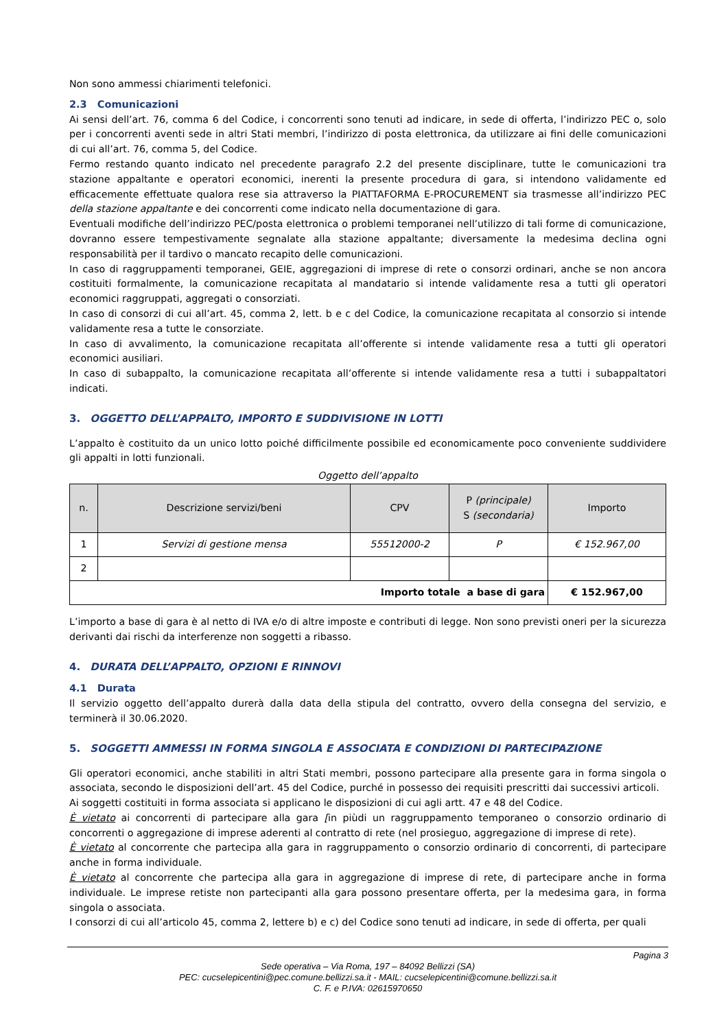Non sono ammessi chiarimenti telefonici.
2.3 Comunicazioni
Ai sensi dell’art. 76, comma 6 del Codice, i concorrenti sono tenuti ad indicare, in sede di offerta, l’indirizzo PEC o, solo per i concorrenti aventi sede in altri Stati membri, l’indirizzo di posta elettronica, da utilizzare ai fini delle comunicazioni di cui all’art. 76, comma 5, del Codice.
Fermo restando quanto indicato nel precedente paragrafo 2.2 del presente disciplinare, tutte le comunicazioni tra stazione appaltante e operatori economici, inerenti la presente procedura di gara, si intendono validamente ed efficacemente effettuate qualora rese sia attraverso la PIATTAFORMA E-PROCUREMENT sia trasmesse all’indirizzo PEC della stazione appaltante e dei concorrenti come indicato nella documentazione di gara.
Eventuali modifiche dell’indirizzo PEC/posta elettronica o problemi temporanei nell’utilizzo di tali forme di comunicazione, dovranno essere tempestivamente segnalate alla stazione appaltante; diversamente la medesima declina ogni responsabilità per il tardivo o mancato recapito delle comunicazioni.
In caso di raggruppamenti temporanei, GEIE, aggregazioni di imprese di rete o consorzi ordinari, anche se non ancora costituiti formalmente, la comunicazione recapitata al mandatario si intende validamente resa a tutti gli operatori economici raggruppati, aggregati o consorziati.
In caso di consorzi di cui all’art. 45, comma 2, lett. b e c del Codice, la comunicazione recapitata al consorzio si intende validamente resa a tutte le consorziate.
In caso di avvalimento, la comunicazione recapitata all’offerente si intende validamente resa a tutti gli operatori economici ausiliari.
In caso di subappalto, la comunicazione recapitata all’offerente si intende validamente resa a tutti i subappaltatori indicati.
3. OGGETTO DELL’APPALTO, IMPORTO E SUDDIVISIONE IN LOTTI
L’appalto è costituito da un unico lotto poiché difficilmente possibile ed economicamente poco conveniente suddividere gli appalti in lotti funzionali.
Oggetto dell’appalto
| n. | Descrizione servizi/beni | CPV | P (principale) S (secondaria) | Importo |
| --- | --- | --- | --- | --- |
| 1 | Servizi di gestione mensa | 55512000-2 | P | € 152.967,00 |
| 2 | | | | |
| Importo totale a base di gara | | | | € 152.967,00 |
L’importo a base di gara è al netto di IVA e/o di altre imposte e contributi di legge. Non sono previsti oneri per la sicurezza derivanti dai rischi da interferenze non soggetti a ribasso.
4. DURATA DELL’APPALTO, OPZIONI E RINNOVI
4.1 Durata
Il servizio oggetto dell’appalto durerà dalla data della stipula del contratto, ovvero della consegna del servizio, e terminerà il 30.06.2020.
5. SOGGETTI AMMESSI IN FORMA SINGOLA E ASSOCIATA E CONDIZIONI DI PARTECIPAZIONE
Gli operatori economici, anche stabiliti in altri Stati membri, possono partecipare alla presente gara in forma singola o associata, secondo le disposizioni dell’art. 45 del Codice, purché in possesso dei requisiti prescritti dai successivi articoli.
Ai soggetti costituiti in forma associata si applicano le disposizioni di cui agli artt. 47 e 48 del Codice.
È vietato ai concorrenti di partecipare alla gara [in piùdi un raggruppamento temporaneo o consorzio ordinario di concorrenti o aggregazione di imprese aderenti al contratto di rete (nel prosieguo, aggregazione di imprese di rete).
È vietato al concorrente che partecipa alla gara in raggruppamento o consorzio ordinario di concorrenti, di partecipare anche in forma individuale.
È vietato al concorrente che partecipa alla gara in aggregazione di imprese di rete, di partecipare anche in forma individuale. Le imprese retiste non partecipanti alla gara possono presentare offerta, per la medesima gara, in forma singola o associata.
I consorzi di cui all’articolo 45, comma 2, lettere b) e c) del Codice sono tenuti ad indicare, in sede di offerta, per quali
Pagina 3
Sede operativa – Via Roma, 197 – 84092 Bellizzi (SA)
PEC: cucselepicentini@pec.comune.bellizzi.sa.it - MAIL: cucselepicentini@comune.bellizzi.sa.it
C. F. e P.IVA: 02615970650